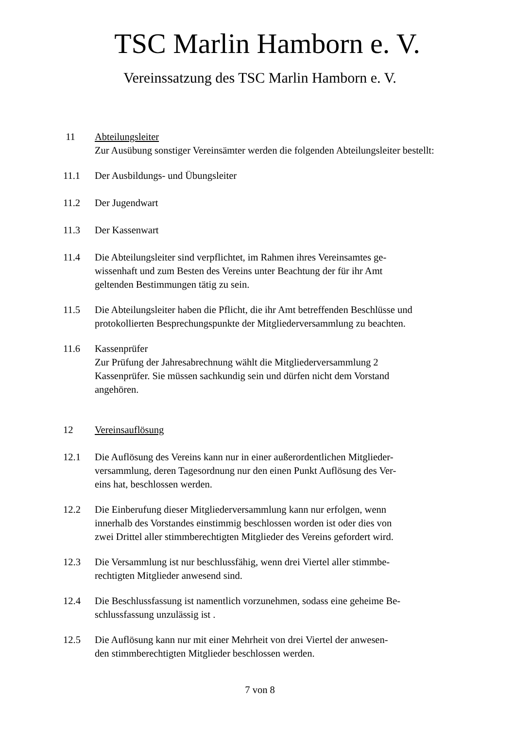TSC Marlin Hamborn e. V.
Vereinssatzung des TSC Marlin Hamborn e. V.
11 Abteilungsleiter
Zur Ausübung sonstiger Vereinsämter werden die folgenden Abteilungsleiter bestellt:
11.1 Der Ausbildungs- und Übungsleiter
11.2 Der Jugendwart
11.3 Der Kassenwart
11.4 Die Abteilungsleiter sind verpflichtet, im Rahmen ihres Vereinsamtes ge-
wissenhaft und zum Besten des Vereins unter Beachtung der für ihr Amt
geltenden Bestimmungen tätig zu sein.
11.5 Die Abteilungsleiter haben die Pflicht, die ihr Amt betreffenden Beschlüsse und protokollierten Besprechungspunkte der Mitgliederversammlung zu beachten.
11.6 Kassenprüfer
Zur Prüfung der Jahresabrechnung wählt die Mitgliederversammlung 2
Kassenprüfer. Sie müssen sachkundig sein und dürfen nicht dem Vorstand
angehören.
12 Vereinsauflösung
12.1 Die Auflösung des Vereins kann nur in einer außerordentlichen Mitglieder-
versammlung, deren Tagesordnung nur den einen Punkt Auflösung des Ver-
eins hat, beschlossen werden.
12.2 Die Einberufung dieser Mitgliederversammlung kann nur erfolgen, wenn
innerhalb des Vorstandes einstimmig beschlossen worden ist oder dies von
zwei Drittel aller stimmberechtigten Mitglieder des Vereins gefordert wird.
12.3 Die Versammlung ist nur beschlussfähig, wenn drei Viertel aller stimmbe-
rechtigten Mitglieder anwesend sind.
12.4 Die Beschlussfassung ist namentlich vorzunehmen, sodass eine geheime Be-
schlussfassung unzulässig ist .
12.5 Die Auflösung kann nur mit einer Mehrheit von drei Viertel der anwesen-
den stimmberechtigten Mitglieder beschlossen werden.
7 von 8